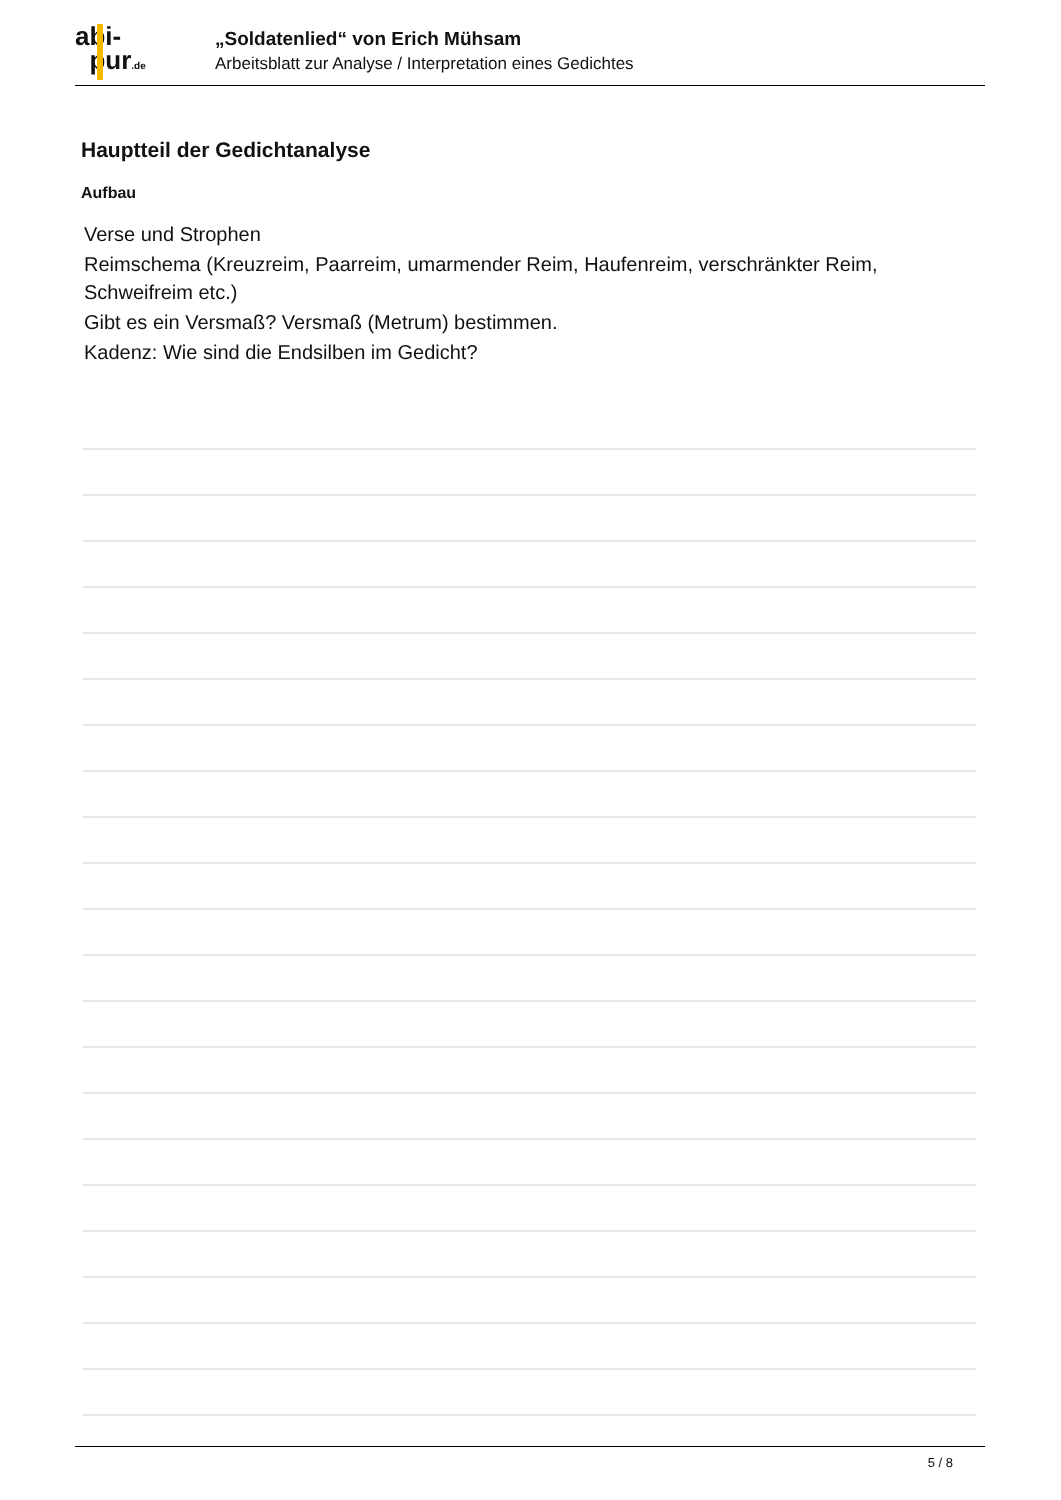abi-
pur.de
„Soldatenlied“ von Erich Mühsam
Arbeitsblatt zur Analyse / Interpretation eines Gedichtes
Hauptteil der Gedichtanalyse
Aufbau
Verse und Strophen
Reimschema (Kreuzreim, Paarreim, umarmender Reim, Haufenreim, verschränkter Reim, Schweifreim etc.)
Gibt es ein Versmaß? Versmaß (Metrum) bestimmen.
Kadenz: Wie sind die Endsilben im Gedicht?
5 / 8